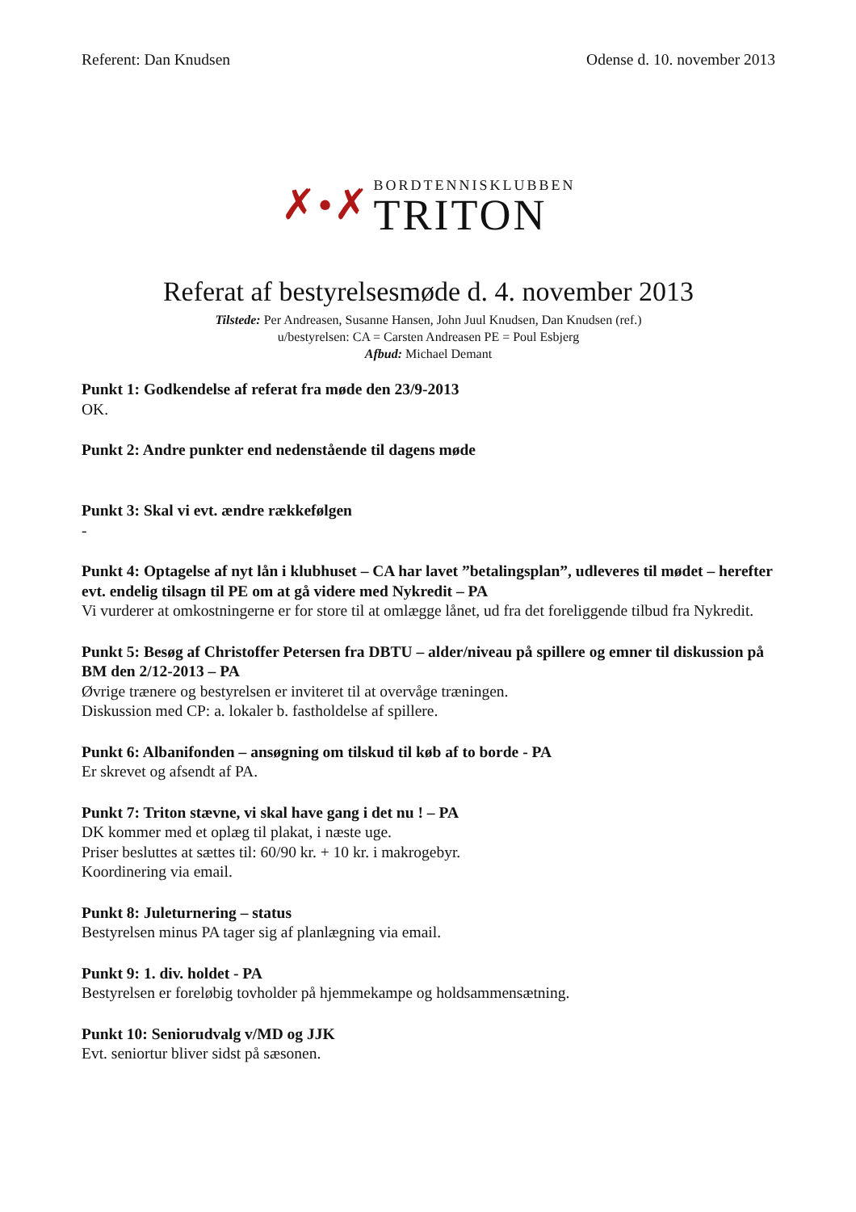Referent: Dan Knudsen Odense d. 10. november 2013
✗ • ✗
BORDTENNISKLUBBEN
TRITON
Referat af bestyrelsesmøde d. 4. november 2013
Tilstede: Per Andreasen, Susanne Hansen, John Juul Knudsen, Dan Knudsen (ref.)
u/bestyrelsen: CA = Carsten Andreasen PE = Poul Esbjerg
Afbud: Michael Demant
Punkt 1: Godkendelse af referat fra møde den 23/9-2013
OK.
Punkt 2: Andre punkter end nedenstående til dagens møde
Punkt 3: Skal vi evt. ændre rækkefølgen
-
Punkt 4: Optagelse af nyt lån i klubhuset – CA har lavet ”betalingsplan”, udleveres til mødet – herefter evt. endelig tilsagn til PE om at gå videre med Nykredit – PA
Vi vurderer at omkostningerne er for store til at omlægge lånet, ud fra det foreliggende tilbud fra Nykredit.
Punkt 5: Besøg af Christoffer Petersen fra DBTU – alder/niveau på spillere og emner til diskussion på BM den 2/12-2013 – PA
Øvrige trænere og bestyrelsen er inviteret til at overvåge træningen.
Diskussion med CP: a. lokaler b. fastholdelse af spillere.
Punkt 6: Albanifonden – ansøgning om tilskud til køb af to borde - PA
Er skrevet og afsendt af PA.
Punkt 7: Triton stævne, vi skal have gang i det nu ! – PA
DK kommer med et oplæg til plakat, i næste uge.
Priser besluttes at sættes til: 60/90 kr. + 10 kr. i makrogebyr.
Koordinering via email.
Punkt 8: Juleturnering – status
Bestyrelsen minus PA tager sig af planlægning via email.
Punkt 9: 1. div. holdet - PA
Bestyrelsen er foreløbig tovholder på hjemmekampe og holdsammensætning.
Punkt 10: Seniorudvalg v/MD og JJK
Evt. seniortur bliver sidst på sæsonen.